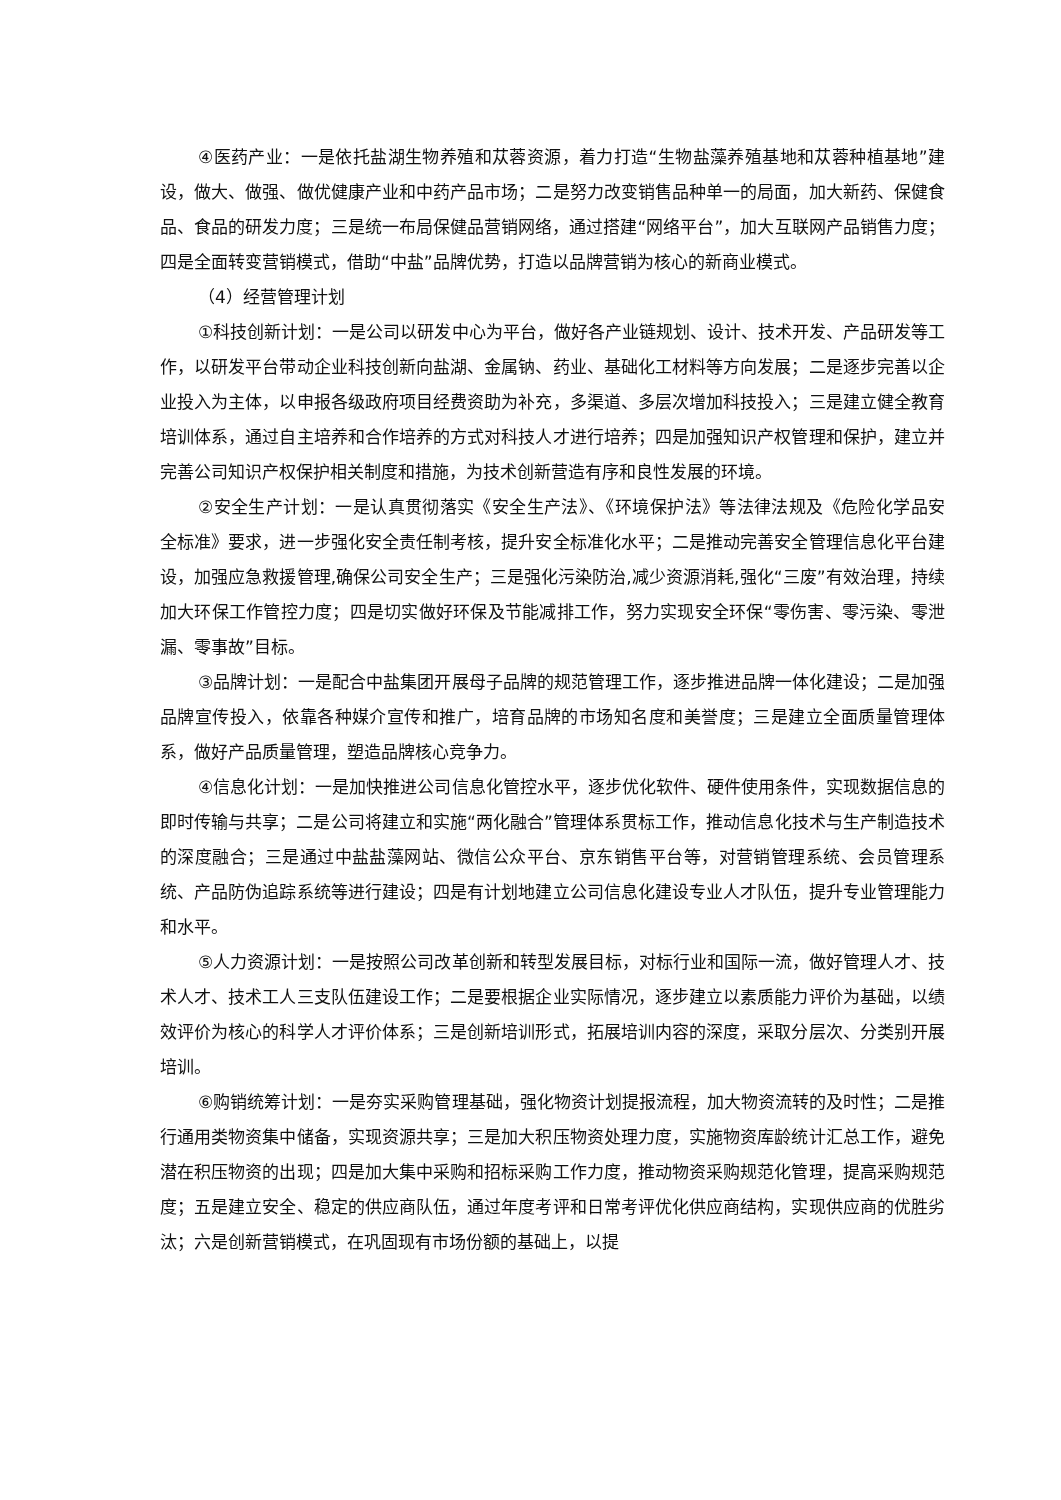④医药产业：一是依托盐湖生物养殖和苁蓉资源，着力打造“生物盐藻养殖基地和苁蓉种植基地”建设，做大、做强、做优健康产业和中药产品市场；二是努力改变销售品种单一的局面，加大新药、保健食品、食品的研发力度；三是统一布局保健品营销网络，通过搭建“网络平台”，加大互联网产品销售力度；四是全面转变营销模式，借助“中盐”品牌优势，打造以品牌营销为核心的新商业模式。
（4）经营管理计划
①科技创新计划：一是公司以研发中心为平台，做好各产业链规划、设计、技术开发、产品研发等工作，以研发平台带动企业科技创新向盐湖、金属钠、药业、基础化工材料等方向发展；二是逐步完善以企业投入为主体，以申报各级政府项目经费资助为补充，多渠道、多层次增加科技投入；三是建立健全教育培训体系，通过自主培养和合作培养的方式对科技人才进行培养；四是加强知识产权管理和保护，建立并完善公司知识产权保护相关制度和措施，为技术创新营造有序和良性发展的环境。
②安全生产计划：一是认真贯彻落实《安全生产法》、《环境保护法》等法律法规及《危险化学品安全标准》要求，进一步强化安全责任制考核，提升安全标准化水平；二是推动完善安全管理信息化平台建设，加强应急救援管理,确保公司安全生产；三是强化污染防治,减少资源消耗,强化“三废”有效治理，持续加大环保工作管控力度；四是切实做好环保及节能减排工作，努力实现安全环保“零伤害、零污染、零泄漏、零事故”目标。
③品牌计划：一是配合中盐集团开展母子品牌的规范管理工作，逐步推进品牌一体化建设；二是加强品牌宣传投入，依靠各种媒介宣传和推广，培育品牌的市场知名度和美誉度；三是建立全面质量管理体系，做好产品质量管理，塑造品牌核心竞争力。
④信息化计划：一是加快推进公司信息化管控水平，逐步优化软件、硬件使用条件，实现数据信息的即时传输与共享；二是公司将建立和实施“两化融合”管理体系贯标工作，推动信息化技术与生产制造技术的深度融合；三是通过中盐盐藻网站、微信公众平台、京东销售平台等，对营销管理系统、会员管理系统、产品防伪追踪系统等进行建设；四是有计划地建立公司信息化建设专业人才队伍，提升专业管理能力和水平。
⑤人力资源计划：一是按照公司改革创新和转型发展目标，对标行业和国际一流，做好管理人才、技术人才、技术工人三支队伍建设工作；二是要根据企业实际情况，逐步建立以素质能力评价为基础，以绩效评价为核心的科学人才评价体系；三是创新培训形式，拓展培训内容的深度，采取分层次、分类别开展培训。
⑥购销统筹计划：一是夯实采购管理基础，强化物资计划提报流程，加大物资流转的及时性；二是推行通用类物资集中储备，实现资源共享；三是加大积压物资处理力度，实施物资库龄统计汇总工作，避免潜在积压物资的出现；四是加大集中采购和招标采购工作力度，推动物资采购规范化管理，提高采购规范度；五是建立安全、稳定的供应商队伍，通过年度考评和日常考评优化供应商结构，实现供应商的优胜劣汰；六是创新营销模式，在巩固现有市场份额的基础上，以提